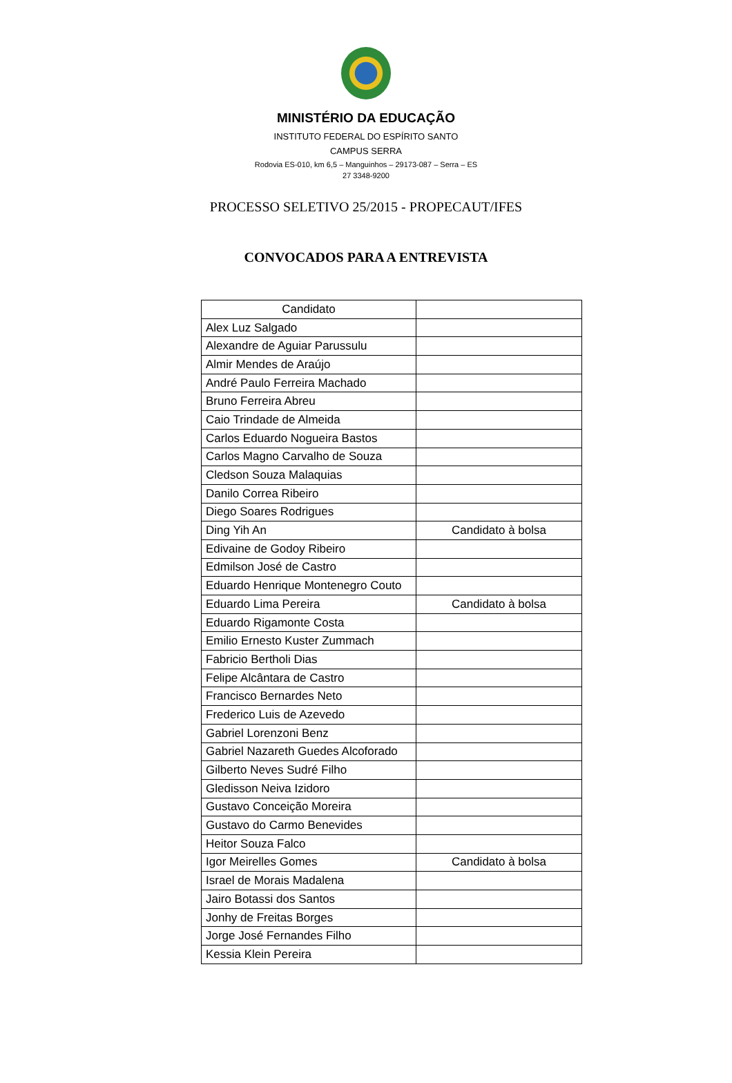MINISTÉRIO DA EDUCAÇÃO
INSTITUTO FEDERAL DO ESPÍRITO SANTO
CAMPUS SERRA
Rodovia ES-010, km 6,5 – Manguinhos – 29173-087 – Serra – ES
27 3348-9200
PROCESSO SELETIVO 25/2015 - PROPECAUT/IFES
CONVOCADOS PARA A ENTREVISTA
| Candidato | |
| --- | --- |
| Alex Luz Salgado | |
| Alexandre de Aguiar Parussulu | |
| Almir Mendes de Araújo | |
| André Paulo Ferreira Machado | |
| Bruno Ferreira Abreu | |
| Caio Trindade de Almeida | |
| Carlos Eduardo Nogueira Bastos | |
| Carlos Magno Carvalho de Souza | |
| Cledson Souza Malaquias | |
| Danilo Correa Ribeiro | |
| Diego Soares Rodrigues | |
| Ding Yih An | Candidato à bolsa |
| Edivaine de Godoy Ribeiro | |
| Edmilson José de Castro | |
| Eduardo Henrique Montenegro Couto | |
| Eduardo Lima Pereira | Candidato à bolsa |
| Eduardo Rigamonte Costa | |
| Emilio Ernesto Kuster Zummach | |
| Fabricio Bertholi Dias | |
| Felipe Alcântara de Castro | |
| Francisco Bernardes Neto | |
| Frederico Luis de Azevedo | |
| Gabriel Lorenzoni Benz | |
| Gabriel Nazareth Guedes Alcoforado | |
| Gilberto Neves Sudré Filho | |
| Gledisson Neiva Izidoro | |
| Gustavo Conceição Moreira | |
| Gustavo do Carmo Benevides | |
| Heitor Souza Falco | |
| Igor Meirelles Gomes | Candidato à bolsa |
| Israel de Morais Madalena | |
| Jairo Botassi dos Santos | |
| Jonhy de Freitas Borges | |
| Jorge José Fernandes Filho | |
| Kessia Klein Pereira | |